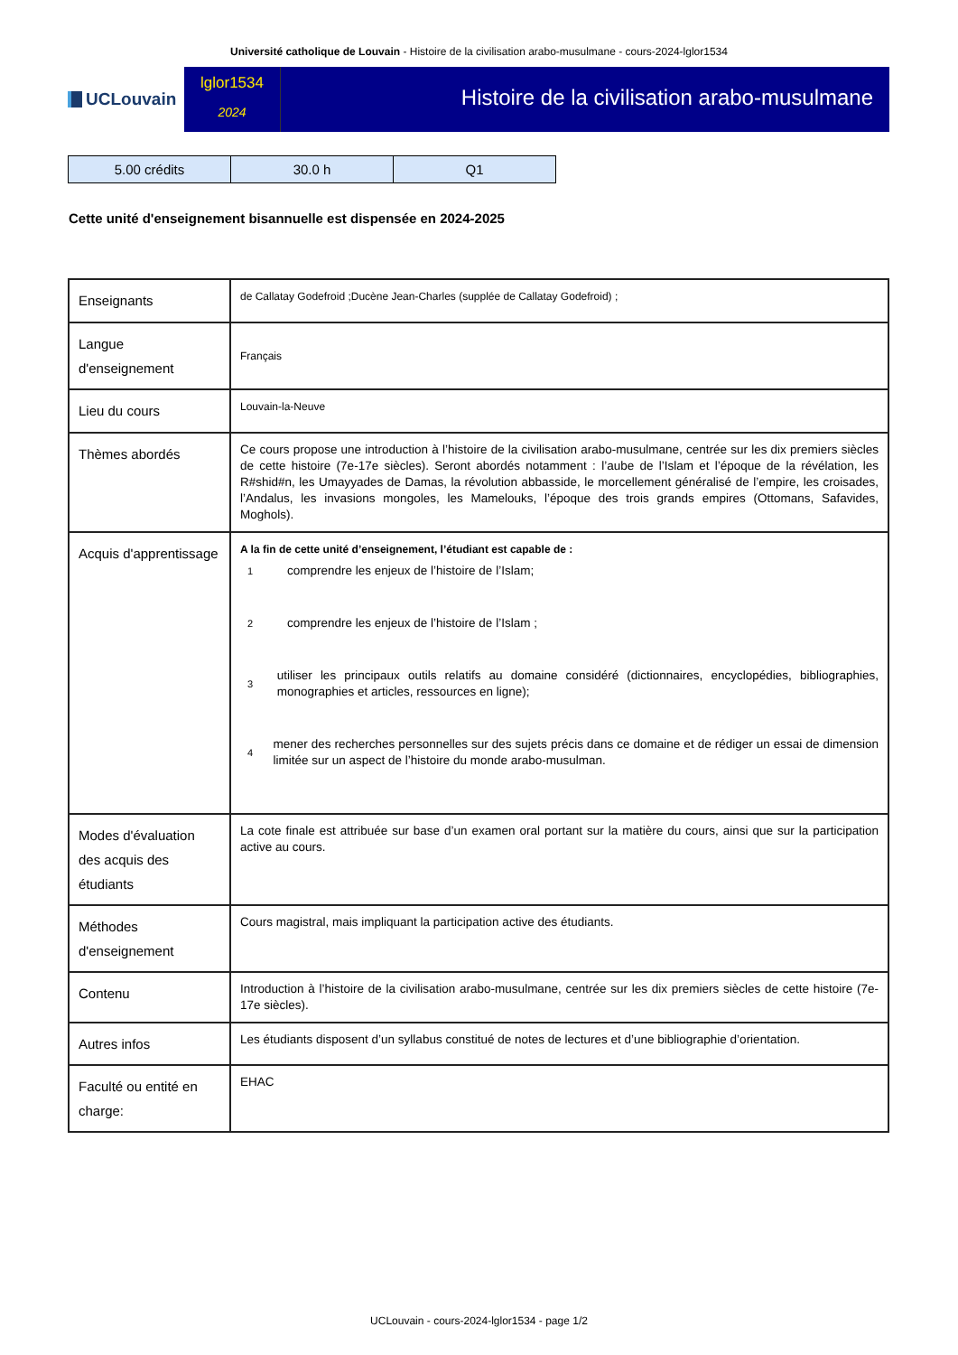Université catholique de Louvain - Histoire de la civilisation arabo-musulmane - cours-2024-lglor1534
UCLouvain
lglor1534
2024
Histoire de la civilisation arabo-musulmane
| 5.00 crédits | 30.0 h | Q1 |
Cette unité d'enseignement bisannuelle est dispensée en 2024-2025
| Enseignants | de Callatay Godefroid ;Ducène Jean-Charles (supplée de Callatay Godefroid) ; |
| Langue d'enseignement | Français |
| Lieu du cours | Louvain-la-Neuve |
| Thèmes abordés | Ce cours propose une introduction à l’histoire de la civilisation arabo-musulmane, centrée sur les dix premiers siècles de cette histoire (7e-17e siècles). Seront abordés notamment : l’aube de l’Islam et l’époque de la révélation, les R#shid#n, les Umayyades de Damas, la révolution abbasside, le morcellement généralisé de l’empire, les croisades, l’Andalus, les invasions mongoles, les Mamelouks, l’époque des trois grands empires (Ottomans, Safavides, Moghols). |
| Acquis d'apprentissage | A la fin de cette unité d’enseignement, l’étudiant est capable de : 1 comprendre les enjeux de l’histoire de l’Islam; 2 comprendre les enjeux de l’histoire de l’Islam ; 3 utiliser les principaux outils relatifs au domaine considéré (dictionnaires, encyclopédies, bibliographies, monographies et articles, ressources en ligne); 4 mener des recherches personnelles sur des sujets précis dans ce domaine et de rédiger un essai de dimension limitée sur un aspect de l’histoire du monde arabo-musulman. |
| Modes d'évaluation des acquis des étudiants | La cote finale est attribuée sur base d’un examen oral portant sur la matière du cours, ainsi que sur la participation active au cours. |
| Méthodes d'enseignement | Cours magistral, mais impliquant la participation active des étudiants. |
| Contenu | Introduction à l’histoire de la civilisation arabo-musulmane, centrée sur les dix premiers siècles de cette histoire (7e-17e siècles). |
| Autres infos | Les étudiants disposent d’un syllabus constitué de notes de lectures et d’une bibliographie d’orientation. |
| Faculté ou entité en charge: | EHAC |
UCLouvain - cours-2024-lglor1534 - page 1/2